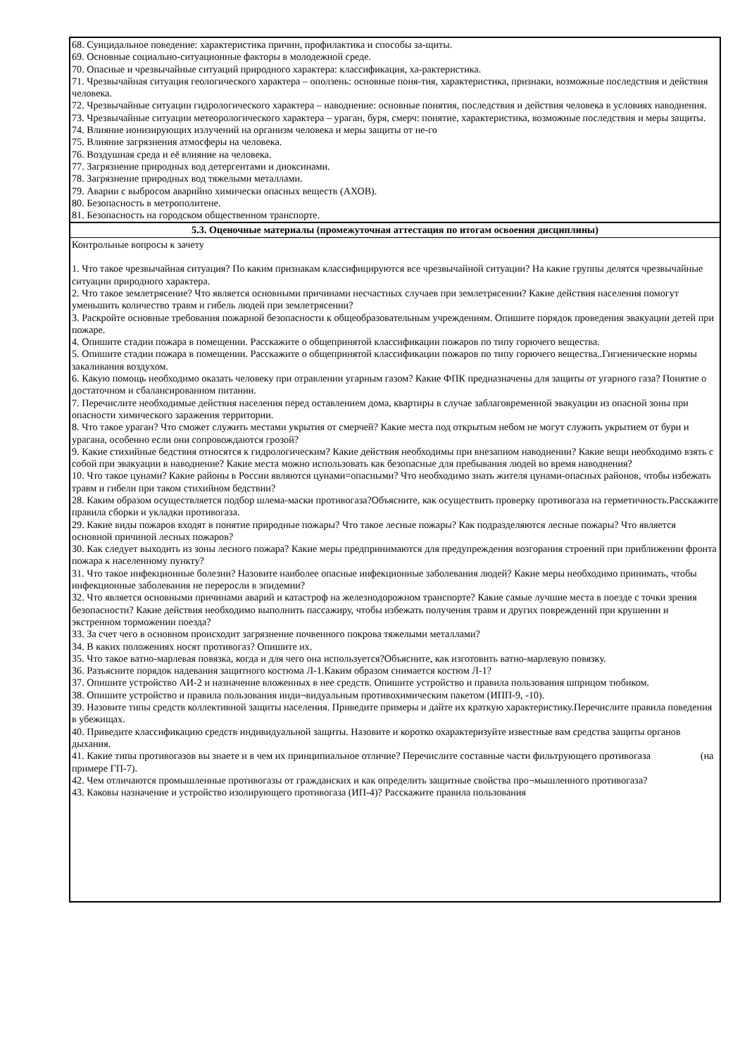68. Суицидальное поведение: характеристика причин, профилактика и способы за-щиты.
69. Основные социально-ситуационные факторы в молодежной среде.
70. Опасные и чрезвычайные ситуаций природного характера: классификация, ха-рактеристика.
71. Чрезвычайная ситуация геологического характера – оползень: основные поня-тия, характеристика, признаки, возможные последствия и действия человека.
72. Чрезвычайные ситуации гидрологического характера – наводнение: основные понятия, последствия и действия человека в условиях наводнения.
73. Чрезвычайные ситуации метеорологического характера – ураган, буря, смерч: понятие, характеристика, возможные последствия и меры защиты.
74. Влияние ионизирующих излучений на организм человека и меры защиты от не-го
75. Влияние загрязнения атмосферы на человека.
76. Воздушная среда и её влияние на человека.
77. Загрязнение природных вод детергентами и диоксинами.
78. Загрязнение природных вод тяжелыми металлами.
79. Аварии с выбросом аварийно химически опасных веществ (АХОВ).
80. Безопасность в метрополитене.
81. Безопасность на городском общественном транспорте.
5.3. Оценочные материалы (промежуточная аттестация по итогам освоения дисциплины)
Контрольные вопросы к зачету
1. Что такое чрезвычайная ситуация? По каким признакам классифицируются все чрезвычайной ситуации? На какие группы делятся чрезвычайные ситуации природного характера.
2. Что такое землетрясение? Что является основными причинами несчастных случаев при землетрясении? Какие действия населения помогут уменьшить количество травм и гибель людей при землетрясении?
3. Раскройте основные требования пожарной безопасности к общеобразовательным учреждениям. Опишите порядок проведения эвакуации детей при пожаре.
4. Опишите стадии пожара в помещении. Расскажите о общепринятой классификации пожаров по типу горючего вещества.
5. Опишите стадии пожара в помещении. Расскажите о общепринятой классификации пожаров по типу горючего вещества..Гигиенические нормы закаливания воздухом.
6. Какую помощь необходимо оказать человеку при отравлении угарным газом? Какие ФПК предназначены для защиты от угарного газа? Понятие о достаточном и сбалансированном питании.
7. Перечислите необходимые действия населения перед оставлением дома, квартиры в случае заблаговременной эвакуации из опасной зоны при опасности химического заражения территории.
8. Что такое ураган? Что сможет служить местами укрытия от смерчей? Какие места под открытым небом не могут служить укрытием от бури и урагана, особенно если они сопровождаются грозой?
9. Какие стихийные бедствия относятся к гидрологическим? Какие действия необходимы при внезапном наводнении? Какие вещи необходимо взять с собой при эвакуации в наводнение? Какие места можно использовать как безопасные для пребывания людей во время наводнения?
10. Что такое цунами? Какие районы в России являются цунами=опасными? Что необходимо знать жителя цунами-опасных районов, чтобы избежать травм и гибели при таком стихийном бедствии?
28. Каким образом осуществляется подбор шлема-маски противогаза?Объясните, как осуществить проверку противогаза на герметичность.Расскажите правила сборки и укладки противогаза.
29. Какие виды пожаров входят в понятие природные пожары? Что такое лесные пожары? Как подразделяются лесные пожары? Что является основной причиной лесных пожаров?
30. Как следует выходить из зоны лесного пожара? Какие меры предпринимаются для предупреждения возгорания строений при приближении фронта пожара к населенному пункту?
31. Что такое инфекционные болезни? Назовите наиболее опасные инфекционные заболевания людей? Какие меры необходимо принимать, чтобы инфекционные заболевания не переросли в эпидемии?
32. Что является основными причинами аварий и катастроф на железнодорожном транспорте? Какие самые лучшие места в поезде с точки зрения безопасности? Какие действия необходимо выполнить пассажиру, чтобы избежать получения травм и других повреждений при крушении и экстренном торможении поезда?
33. За счет чего в основном происходит загрязнение почвенного покрова тяжелыми металлами?
34. В каких положениях носят противогаз? Опишите их.
35. Что такое ватно-марлевая повязка, когда и для чего она используется?Объясните, как изготовить ватно-марлевую повязку.
36. Разъясните порядок надевания защитного костюма Л-1.Каким образом снимается костюм Л-1?
37. Опишите устройство АИ-2 и назначение вложенных в нее средств. Опишите устройство и правила пользования шприцом тюбиком.
38. Опишите устройство и правила пользования инди¬видуальным противохимическим пакетом (ИПП-9, -10).
39. Назовите типы средств коллективной защиты населения. Приведите примеры и дайте их краткую характеристику.Перечислите правила поведения в убежищах.
40. Приведите классификацию средств индивидуальной защиты. Назовите и коротко охарактеризуйте известные вам средства защиты органов дыхания.
41. Какие типы противогазов вы знаете и в чем их принципиальное отличие? Перечислите составные части фильтрующего противогаза (на примере ГП-7).
42. Чем отличаются промышленные противогазы от гражданских и как определить защитные свойства про¬мышленного противогаза?
43. Каковы назначение и устройство изолирующего противогаза (ИП-4)? Расскажите правила пользования